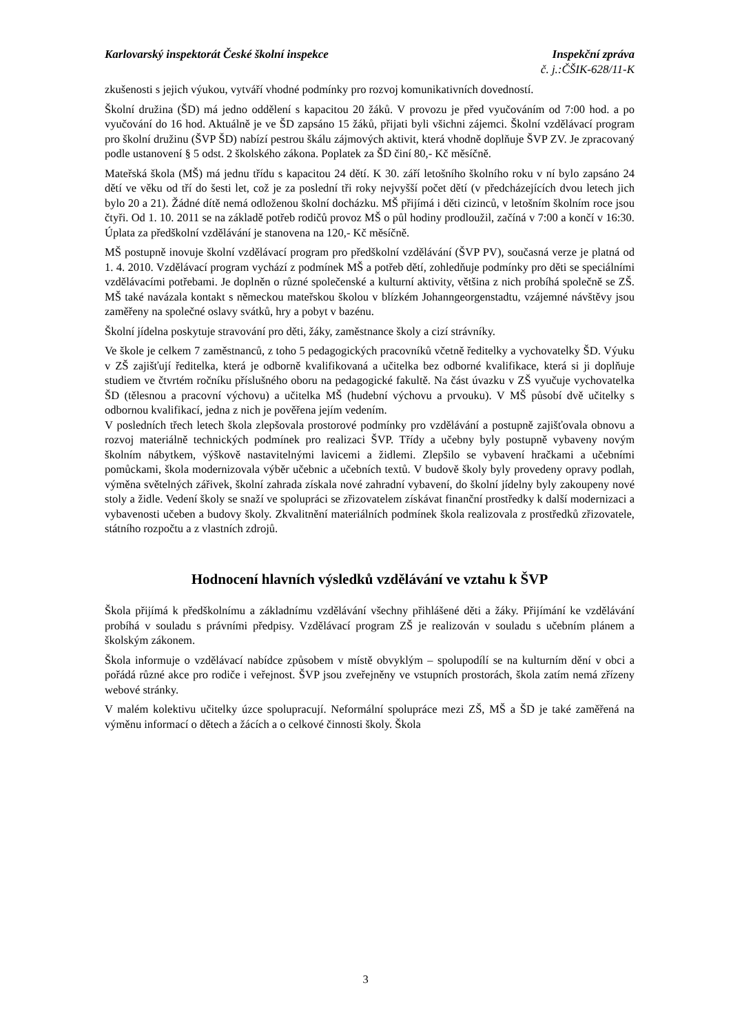Karlovarský inspektorát České školní inspekce Inspekční zpráva
č. j.:ČŠIK-628/11-K
zkušenosti s jejich výukou, vytváří vhodné podmínky pro rozvoj komunikativních dovedností.
Školní družina (ŠD) má jedno oddělení s kapacitou 20 žáků. V provozu je před vyučováním od 7:00 hod. a po vyučování do 16 hod. Aktuálně je ve ŠD zapsáno 15 žáků, přijati byli všichni zájemci. Školní vzdělávací program pro školní družinu (ŠVP ŠD) nabízí pestrou škálu zájmových aktivit, která vhodně doplňuje ŠVP ZV. Je zpracovaný podle ustanovení § 5 odst. 2 školského zákona. Poplatek za ŠD činí 80,- Kč měsíčně.
Mateřská škola (MŠ) má jednu třídu s kapacitou 24 dětí. K 30. září letošního školního roku v ní bylo zapsáno 24 dětí ve věku od tří do šesti let, což je za poslední tři roky nejvyšší počet dětí (v předcházejících dvou letech jich bylo 20 a 21). Žádné dítě nemá odloženou školní docházku. MŠ přijímá i děti cizinců, v letošním školním roce jsou čtyři. Od 1. 10. 2011 se na základě potřeb rodičů provoz MŠ o půl hodiny prodloužil, začíná v 7:00 a končí v 16:30. Úplata za předškolní vzdělávání je stanovena na 120,- Kč měsíčně.
MŠ postupně inovuje školní vzdělávací program pro předškolní vzdělávání (ŠVP PV), současná verze je platná od 1. 4. 2010. Vzdělávací program vychází z podmínek MŠ a potřeb dětí, zohledňuje podmínky pro děti se speciálními vzdělávacími potřebami. Je doplněn o různé společenské a kulturní aktivity, většina z nich probíhá společně se ZŠ. MŠ také navázala kontakt s německou mateřskou školou v blízkém Johanngeorgenstadtu, vzájemné návštěvy jsou zaměřeny na společné oslavy svátků, hry a pobyt v bazénu.
Školní jídelna poskytuje stravování pro děti, žáky, zaměstnance školy a cizí strávníky.
Ve škole je celkem 7 zaměstnanců, z toho 5 pedagogických pracovníků včetně ředitelky a vychovatelky ŠD. Výuku v ZŠ zajišťují ředitelka, která je odborně kvalifikovaná a učitelka bez odborné kvalifikace, která si ji doplňuje studiem ve čtvrtém ročníku příslušného oboru na pedagogické fakultě. Na část úvazku v ZŠ vyučuje vychovatelka ŠD (tělesnou a pracovní výchovu) a učitelka MŠ (hudební výchovu a prvouku). V MŠ působí dvě učitelky s odbornou kvalifikací, jedna z nich je pověřena jejím vedením.
V posledních třech letech škola zlepšovala prostorové podmínky pro vzdělávání a postupně zajišťovala obnovu a rozvoj materiálně technických podmínek pro realizaci ŠVP. Třídy a učebny byly postupně vybaveny novým školním nábytkem, výškově nastavitelnými lavicemi a židlemi. Zlepšilo se vybavení hračkami a učebními pomůckami, škola modernizovala výběr učebnic a učebních textů. V budově školy byly provedeny opravy podlah, výměna světelných zářivek, školní zahrada získala nové zahradní vybavení, do školní jídelny byly zakoupeny nové stoly a židle. Vedení školy se snaží ve spolupráci se zřizovatelem získávat finanční prostředky k další modernizaci a vybavenosti učeben a budovy školy. Zkvalitnění materiálních podmínek škola realizovala z prostředků zřizovatele, státního rozpočtu a z vlastních zdrojů.
Hodnocení hlavních výsledků vzdělávání ve vztahu k ŠVP
Škola přijímá k předškolnímu a základnímu vzdělávání všechny přihlášené děti a žáky. Přijímání ke vzdělávání probíhá v souladu s právními předpisy. Vzdělávací program ZŠ je realizován v souladu s učebním plánem a školským zákonem.
Škola informuje o vzdělávací nabídce způsobem v místě obvyklým – spolupodílí se na kulturním dění v obci a pořádá různé akce pro rodiče i veřejnost. ŠVP jsou zveřejněny ve vstupních prostorách, škola zatím nemá zřízeny webové stránky.
V malém kolektivu učitelky úzce spolupracují. Neformální spolupráce mezi ZŠ, MŠ a ŠD je také zaměřená na výměnu informací o dětech a žácích a o celkové činnosti školy. Škola
3